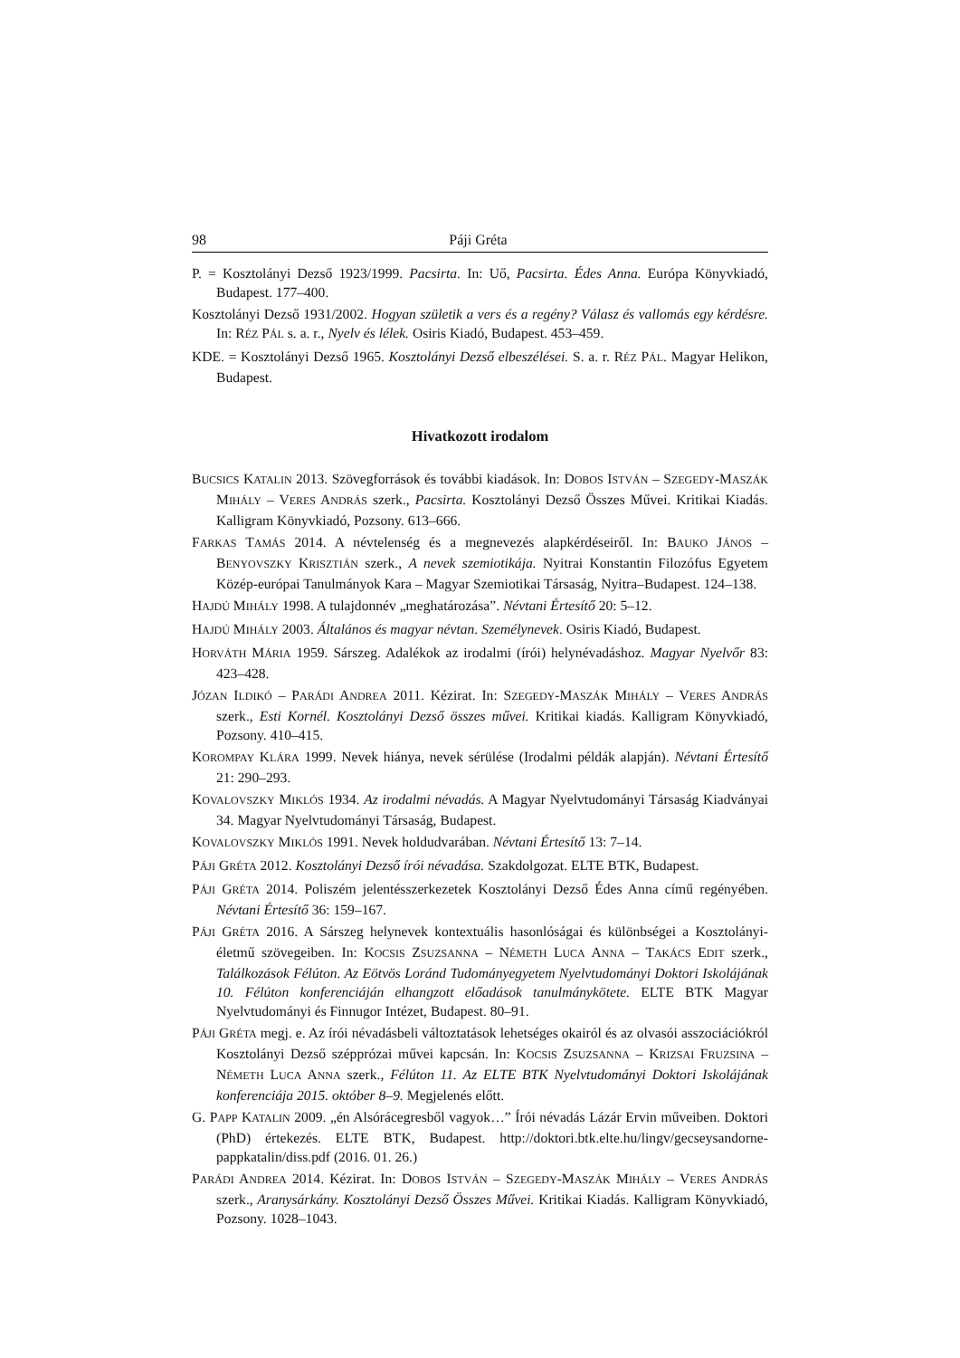98 Páji Gréta
P. = Kosztolányi Dezső 1923/1999. Pacsirta. In: Uő, Pacsirta. Édes Anna. Európa Könyvkiadó, Budapest. 177–400.
Kosztolányi Dezső 1931/2002. Hogyan születik a vers és a regény? Válasz és vallomás egy kérdésre. In: RÉZ PÁL s. a. r., Nyelv és lélek. Osiris Kiadó, Budapest. 453–459.
KDE. = Kosztolányi Dezső 1965. Kosztolányi Dezső elbeszélései. S. a. r. RÉZ PÁL. Magyar Helikon, Budapest.
Hivatkozott irodalom
BUCSICS KATALIN 2013. Szövegforrások és további kiadások. In: DOBOS ISTVÁN – SZEGEDY-MASZÁK MIHÁLY – VERES ANDRÁS szerk., Pacsirta. Kosztolányi Dezső Összes Művei. Kritikai Kiadás. Kalligram Könyvkiadó, Pozsony. 613–666.
FARKAS TAMÁS 2014. A névtelenség és a megnevezés alapkérdéseiről. In: BAUKO JÁNOS – BENYOVSZKY KRISZTIÁN szerk., A nevek szemiotikája. Nyitrai Konstantin Filozófus Egyetem Közép-európai Tanulmányok Kara – Magyar Szemiotikai Társaság, Nyitra–Budapest. 124–138.
HAJDÚ MIHÁLY 1998. A tulajdonnév „meghatározása”. Névtani Értesítő 20: 5–12.
HAJDÚ MIHÁLY 2003. Általános és magyar névtan. Személynevek. Osiris Kiadó, Budapest.
HORVÁTH MÁRIA 1959. Sárszeg. Adalékok az irodalmi (írói) helynévadáshoz. Magyar Nyelvőr 83: 423–428.
JÓZAN ILDIKÓ – PARÁDI ANDREA 2011. Kézirat. In: SZEGEDY-MASZÁK MIHÁLY – VERES ANDRÁS szerk., Esti Kornél. Kosztolányi Dezső összes művei. Kritikai kiadás. Kalligram Könyvkiadó, Pozsony. 410–415.
KOROMPAY KLÁRA 1999. Nevek hiánya, nevek sérülése (Irodalmi példák alapján). Névtani Értesítő 21: 290–293.
KOVALOVSZKY MIKLÓS 1934. Az irodalmi névadás. A Magyar Nyelvtudományi Társaság Kiadványai 34. Magyar Nyelvtudományi Társaság, Budapest.
KOVALOVSZKY MIKLÓS 1991. Nevek holdudvarában. Névtani Értesítő 13: 7–14.
PÁJI GRÉTA 2012. Kosztolányi Dezső írói névadása. Szakdolgozat. ELTE BTK, Budapest.
PÁJI GRÉTA 2014. Poliszém jelentésszerkezetek Kosztolányi Dezső Édes Anna című regényében. Névtani Értesítő 36: 159–167.
PÁJI GRÉTA 2016. A Sárszeg helynevek kontextuális hasonlóságai és különbségei a Kosztolányi-életmű szövegeiben. In: KOCSIS ZSUZSANNA – NÉMETH LUCA ANNA – TAKÁCS EDIT szerk., Találkozások Félúton. Az Eötvös Loránd Tudományegyetem Nyelvtudományi Doktori Iskolájának 10. Félúton konferenciáján elhangzott előadások tanulmánykötete. ELTE BTK Magyar Nyelvtudományi és Finnugor Intézet, Budapest. 80–91.
PÁJI GRÉTA megj. e. Az írói névadásbeli változtatások lehetséges okairól és az olvasói asszociációkról Kosztolányi Dezső szépprózai művei kapcsán. In: KOCSIS ZSUZSANNA – KRIZSAI FRUZSINA – NÉMETH LUCA ANNA szerk., Félúton 11. Az ELTE BTK Nyelvtudományi Doktori Iskolájának konferenciája 2015. október 8–9. Megjelenés előtt.
G. PAPP KATALIN 2009. „én Alsórácegresből vagyok…” Írói névadás Lázár Ervin műveiben. Doktori (PhD) értekezés. ELTE BTK, Budapest. http://doktori.btk.elte.hu/lingv/gecseysandorne-pappkatalin/diss.pdf (2016. 01. 26.)
PARÁDI ANDREA 2014. Kézirat. In: DOBOS ISTVÁN – SZEGEDY-MASZÁK MIHÁLY – VERES ANDRÁS szerk., Aranysárkány. Kosztolányi Dezső Összes Művei. Kritikai Kiadás. Kalligram Könyvkiadó, Pozsony. 1028–1043.